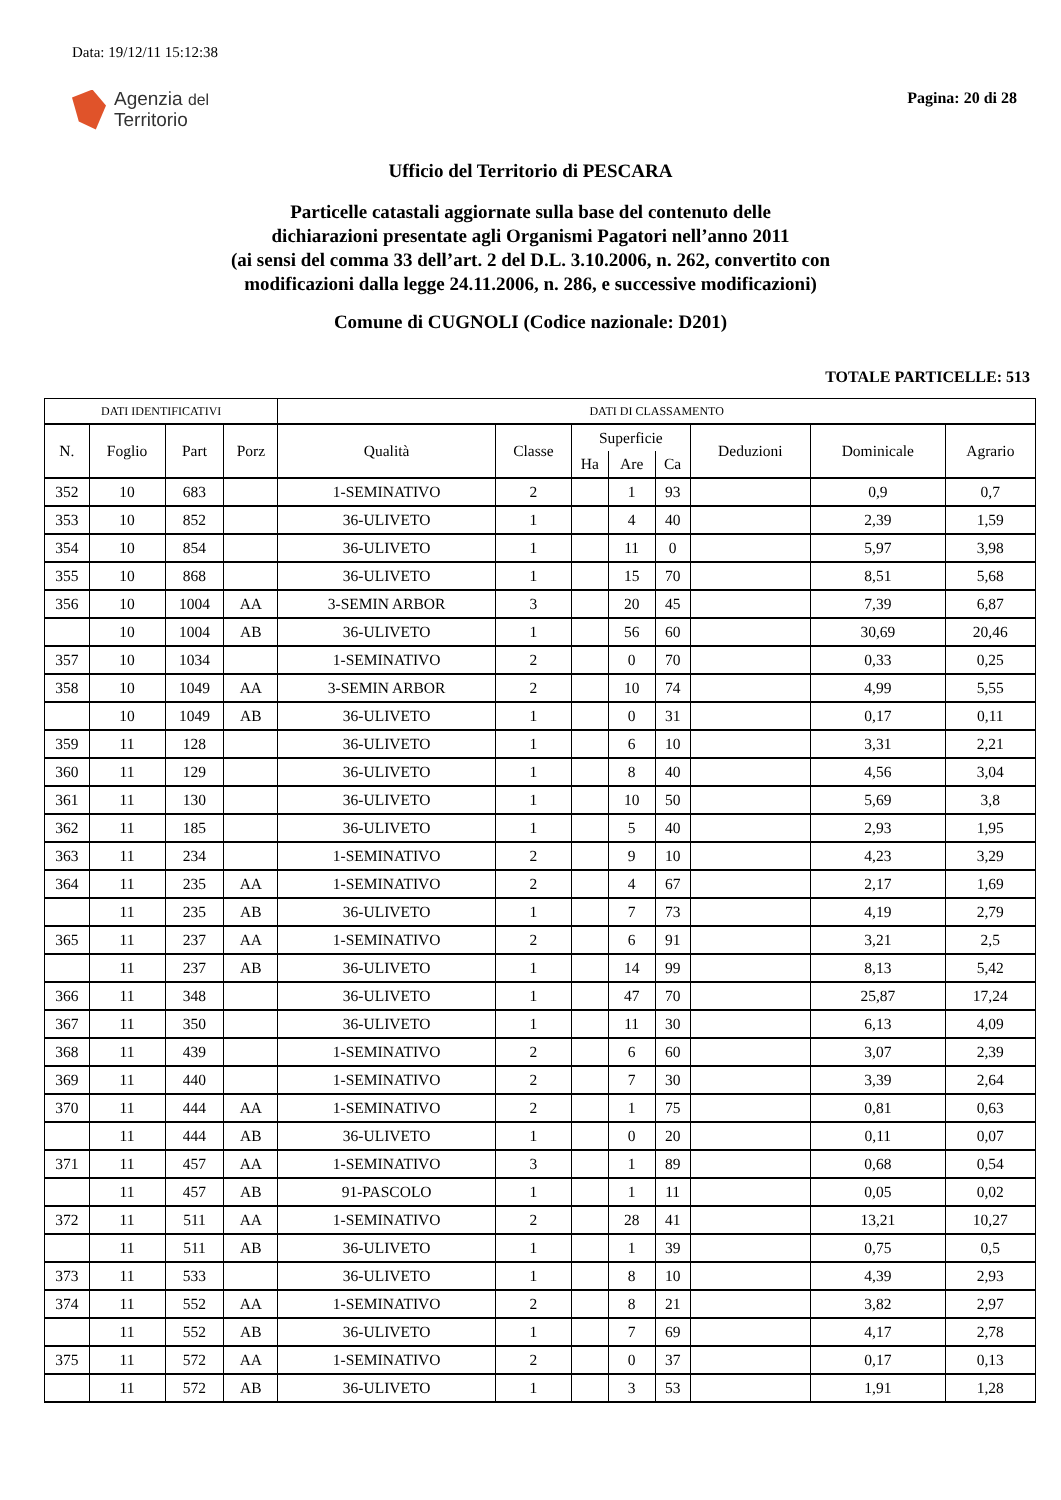Data: 19/12/11 15:12:38
Agenzia del
Territorio
Pagina: 20 di 28
Ufficio del Territorio di PESCARA
Particelle catastali aggiornate sulla base del contenuto delle
dichiarazioni presentate agli Organismi Pagatori nell’anno 2011
(ai sensi del comma 33 dell’art. 2 del D.L. 3.10.2006, n. 262, convertito con
modificazioni dalla legge 24.11.2006, n. 286, e successive modificazioni)
Comune di CUGNOLI (Codice nazionale: D201)
TOTALE PARTICELLE: 513
| DATI IDENTIFICATIVI | | | | DATI DI CLASSAMENTO | | | | | | | |
| --- | --- | --- | --- | --- | --- | --- | --- | --- | --- | --- | --- |
| N. | Foglio | Part | Porz | Qualità | Classe | Superficie | | | Deduzioni | Dominicale | Agrario |
| | | | | | | Ha | Are | Ca | | | |
| 352 | 10 | 683 | | 1-SEMINATIVO | 2 | | 1 | 93 | | 0,9 | 0,7 |
| 353 | 10 | 852 | | 36-ULIVETO | 1 | | 4 | 40 | | 2,39 | 1,59 |
| 354 | 10 | 854 | | 36-ULIVETO | 1 | | 11 | 0 | | 5,97 | 3,98 |
| 355 | 10 | 868 | | 36-ULIVETO | 1 | | 15 | 70 | | 8,51 | 5,68 |
| 356 | 10 | 1004 | AA | 3-SEMIN ARBOR | 3 | | 20 | 45 | | 7,39 | 6,87 |
| | 10 | 1004 | AB | 36-ULIVETO | 1 | | 56 | 60 | | 30,69 | 20,46 |
| 357 | 10 | 1034 | | 1-SEMINATIVO | 2 | | 0 | 70 | | 0,33 | 0,25 |
| 358 | 10 | 1049 | AA | 3-SEMIN ARBOR | 2 | | 10 | 74 | | 4,99 | 5,55 |
| | 10 | 1049 | AB | 36-ULIVETO | 1 | | 0 | 31 | | 0,17 | 0,11 |
| 359 | 11 | 128 | | 36-ULIVETO | 1 | | 6 | 10 | | 3,31 | 2,21 |
| 360 | 11 | 129 | | 36-ULIVETO | 1 | | 8 | 40 | | 4,56 | 3,04 |
| 361 | 11 | 130 | | 36-ULIVETO | 1 | | 10 | 50 | | 5,69 | 3,8 |
| 362 | 11 | 185 | | 36-ULIVETO | 1 | | 5 | 40 | | 2,93 | 1,95 |
| 363 | 11 | 234 | | 1-SEMINATIVO | 2 | | 9 | 10 | | 4,23 | 3,29 |
| 364 | 11 | 235 | AA | 1-SEMINATIVO | 2 | | 4 | 67 | | 2,17 | 1,69 |
| | 11 | 235 | AB | 36-ULIVETO | 1 | | 7 | 73 | | 4,19 | 2,79 |
| 365 | 11 | 237 | AA | 1-SEMINATIVO | 2 | | 6 | 91 | | 3,21 | 2,5 |
| | 11 | 237 | AB | 36-ULIVETO | 1 | | 14 | 99 | | 8,13 | 5,42 |
| 366 | 11 | 348 | | 36-ULIVETO | 1 | | 47 | 70 | | 25,87 | 17,24 |
| 367 | 11 | 350 | | 36-ULIVETO | 1 | | 11 | 30 | | 6,13 | 4,09 |
| 368 | 11 | 439 | | 1-SEMINATIVO | 2 | | 6 | 60 | | 3,07 | 2,39 |
| 369 | 11 | 440 | | 1-SEMINATIVO | 2 | | 7 | 30 | | 3,39 | 2,64 |
| 370 | 11 | 444 | AA | 1-SEMINATIVO | 2 | | 1 | 75 | | 0,81 | 0,63 |
| | 11 | 444 | AB | 36-ULIVETO | 1 | | 0 | 20 | | 0,11 | 0,07 |
| 371 | 11 | 457 | AA | 1-SEMINATIVO | 3 | | 1 | 89 | | 0,68 | 0,54 |
| | 11 | 457 | AB | 91-PASCOLO | 1 | | 1 | 11 | | 0,05 | 0,02 |
| 372 | 11 | 511 | AA | 1-SEMINATIVO | 2 | | 28 | 41 | | 13,21 | 10,27 |
| | 11 | 511 | AB | 36-ULIVETO | 1 | | 1 | 39 | | 0,75 | 0,5 |
| 373 | 11 | 533 | | 36-ULIVETO | 1 | | 8 | 10 | | 4,39 | 2,93 |
| 374 | 11 | 552 | AA | 1-SEMINATIVO | 2 | | 8 | 21 | | 3,82 | 2,97 |
| | 11 | 552 | AB | 36-ULIVETO | 1 | | 7 | 69 | | 4,17 | 2,78 |
| 375 | 11 | 572 | AA | 1-SEMINATIVO | 2 | | 0 | 37 | | 0,17 | 0,13 |
| | 11 | 572 | AB | 36-ULIVETO | 1 | | 3 | 53 | | 1,91 | 1,28 |